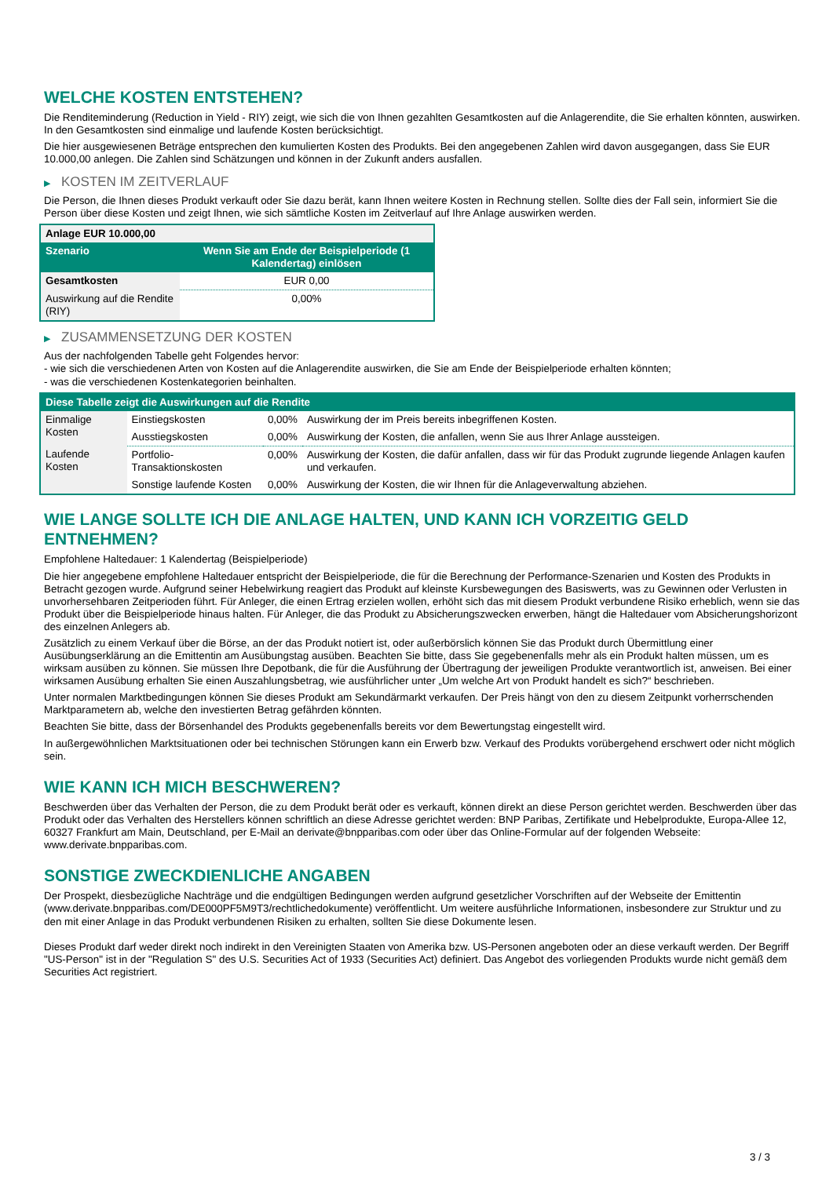WELCHE KOSTEN ENTSTEHEN?
Die Renditeminderung (Reduction in Yield - RIY) zeigt, wie sich die von Ihnen gezahlten Gesamtkosten auf die Anlagerendite, die Sie erhalten könnten, auswirken. In den Gesamtkosten sind einmalige und laufende Kosten berücksichtigt.
Die hier ausgewiesenen Beträge entsprechen den kumulierten Kosten des Produkts. Bei den angegebenen Zahlen wird davon ausgegangen, dass Sie EUR 10.000,00 anlegen. Die Zahlen sind Schätzungen und können in der Zukunft anders ausfallen.
▶ KOSTEN IM ZEITVERLAUF
Die Person, die Ihnen dieses Produkt verkauft oder Sie dazu berät, kann Ihnen weitere Kosten in Rechnung stellen. Sollte dies der Fall sein, informiert Sie die Person über diese Kosten und zeigt Ihnen, wie sich sämtliche Kosten im Zeitverlauf auf Ihre Anlage auswirken werden.
| Anlage EUR 10.000,00 | |
| --- | --- |
| Szenario | Wenn Sie am Ende der Beispielperiode (1 Kalendertag) einlösen |
| Gesamtkosten | EUR 0,00 |
| Auswirkung auf die Rendite (RIY) | 0,00% |
▶ ZUSAMMENSETZUNG DER KOSTEN
Aus der nachfolgenden Tabelle geht Folgendes hervor:
- wie sich die verschiedenen Arten von Kosten auf die Anlagerendite auswirken, die Sie am Ende der Beispielperiode erhalten könnten;
- was die verschiedenen Kostenkategorien beinhalten.
| Diese Tabelle zeigt die Auswirkungen auf die Rendite | | | |
| --- | --- | --- | --- |
| Einmalige Kosten | Einstiegskosten | 0,00% | Auswirkung der im Preis bereits inbegriffenen Kosten. |
| | Ausstiegskosten | 0,00% | Auswirkung der Kosten, die anfallen, wenn Sie aus Ihrer Anlage aussteigen. |
| Laufende Kosten | Portfolio-Transaktionskosten | 0,00% | Auswirkung der Kosten, die dafür anfallen, dass wir für das Produkt zugrunde liegende Anlagen kaufen und verkaufen. |
| | Sonstige laufende Kosten | 0,00% | Auswirkung der Kosten, die wir Ihnen für die Anlageverwaltung abziehen. |
WIE LANGE SOLLTE ICH DIE ANLAGE HALTEN, UND KANN ICH VORZEITIG GELD ENTNEHMEN?
Empfohlene Haltedauer: 1 Kalendertag (Beispielperiode)
Die hier angegebene empfohlene Haltedauer entspricht der Beispielperiode, die für die Berechnung der Performance-Szenarien und Kosten des Produkts in Betracht gezogen wurde. Aufgrund seiner Hebelwirkung reagiert das Produkt auf kleinste Kursbewegungen des Basiswerts, was zu Gewinnen oder Verlusten in unvorhersehbaren Zeitperioden führt. Für Anleger, die einen Ertrag erzielen wollen, erhöht sich das mit diesem Produkt verbundene Risiko erheblich, wenn sie das Produkt über die Beispielperiode hinaus halten. Für Anleger, die das Produkt zu Absicherungszwecken erwerben, hängt die Haltedauer vom Absicherungshorizont des einzelnen Anlegers ab.
Zusätzlich zu einem Verkauf über die Börse, an der das Produkt notiert ist, oder außerbörslich können Sie das Produkt durch Übermittlung einer Ausübungserklärung an die Emittentin am Ausübungstag ausüben. Beachten Sie bitte, dass Sie gegebenenfalls mehr als ein Produkt halten müssen, um es wirksam ausüben zu können. Sie müssen Ihre Depotbank, die für die Ausführung der Übertragung der jeweiligen Produkte verantwortlich ist, anweisen. Bei einer wirksamen Ausübung erhalten Sie einen Auszahlungsbetrag, wie ausführlicher unter „Um welche Art von Produkt handelt es sich?“ beschrieben.
Unter normalen Marktbedingungen können Sie dieses Produkt am Sekundärmarkt verkaufen. Der Preis hängt von den zu diesem Zeitpunkt vorherrschenden Marktparametern ab, welche den investierten Betrag gefährden könnten.
Beachten Sie bitte, dass der Börsenhandel des Produkts gegebenenfalls bereits vor dem Bewertungstag eingestellt wird.
In außergewöhnlichen Marktsituationen oder bei technischen Störungen kann ein Erwerb bzw. Verkauf des Produkts vorübergehend erschwert oder nicht möglich sein.
WIE KANN ICH MICH BESCHWEREN?
Beschwerden über das Verhalten der Person, die zu dem Produkt berät oder es verkauft, können direkt an diese Person gerichtet werden. Beschwerden über das Produkt oder das Verhalten des Herstellers können schriftlich an diese Adresse gerichtet werden: BNP Paribas, Zertifikate und Hebelprodukte, Europa-Allee 12, 60327 Frankfurt am Main, Deutschland, per E-Mail an derivate@bnpparibas.com oder über das Online-Formular auf der folgenden Webseite: www.derivate.bnpparibas.com.
SONSTIGE ZWECKDIENLICHE ANGABEN
Der Prospekt, diesbezügliche Nachträge und die endgültigen Bedingungen werden aufgrund gesetzlicher Vorschriften auf der Webseite der Emittentin (www.derivate.bnpparibas.com/DE000PF5M9T3/rechtlichedokumente) veröffentlicht. Um weitere ausführliche Informationen, insbesondere zur Struktur und zu den mit einer Anlage in das Produkt verbundenen Risiken zu erhalten, sollten Sie diese Dokumente lesen.
Dieses Produkt darf weder direkt noch indirekt in den Vereinigten Staaten von Amerika bzw. US-Personen angeboten oder an diese verkauft werden. Der Begriff "US-Person" ist in der "Regulation S" des U.S. Securities Act of 1933 (Securities Act) definiert. Das Angebot des vorliegenden Produkts wurde nicht gemäß dem Securities Act registriert.
3 / 3